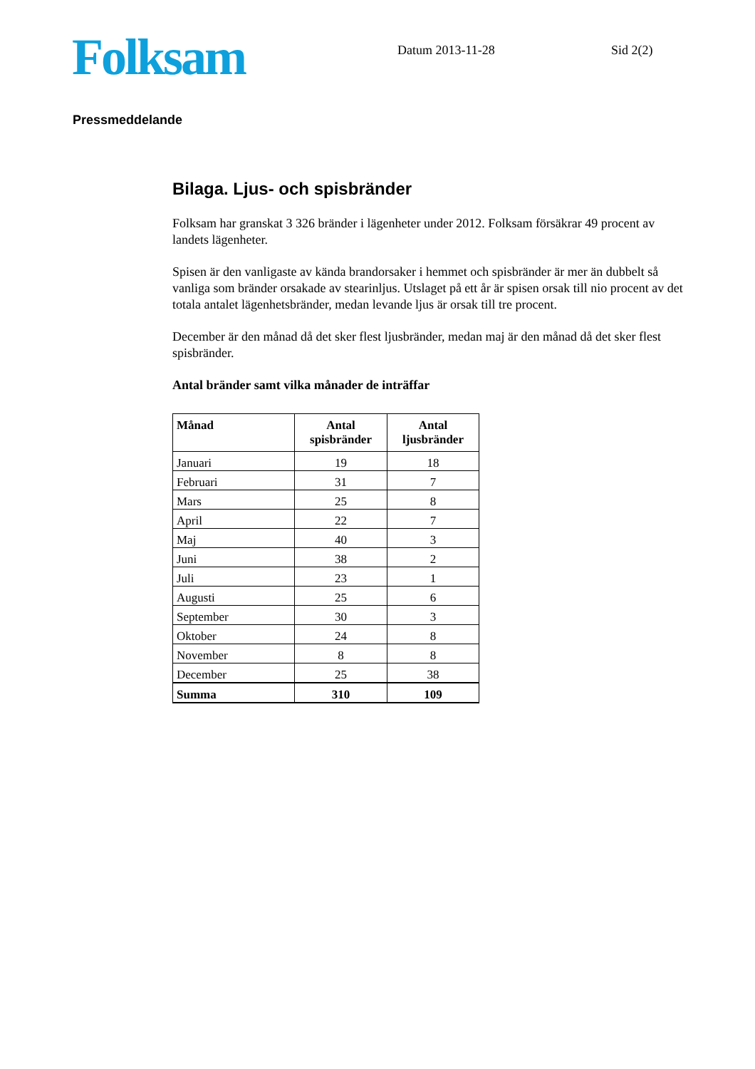Folksam
Datum 2013-11-28 Sid 2(2)
Pressmeddelande
Bilaga. Ljus- och spisbränder
Folksam har granskat 3 326 bränder i lägenheter under 2012. Folksam försäkrar 49 procent av landets lägenheter.
Spisen är den vanligaste av kända brandorsaker i hemmet och spisbränder är mer än dubbelt så vanliga som bränder orsakade av stearinljus. Utslaget på ett år är spisen orsak till nio procent av det totala antalet lägenhetsbränder, medan levande ljus är orsak till tre procent.
December är den månad då det sker flest ljusbränder, medan maj är den månad då det sker flest spisbränder.
Antal bränder samt vilka månader de inträffar
| Månad | Antal spisbränder | Antal ljusbränder |
| --- | --- | --- |
| Januari | 19 | 18 |
| Februari | 31 | 7 |
| Mars | 25 | 8 |
| April | 22 | 7 |
| Maj | 40 | 3 |
| Juni | 38 | 2 |
| Juli | 23 | 1 |
| Augusti | 25 | 6 |
| September | 30 | 3 |
| Oktober | 24 | 8 |
| November | 8 | 8 |
| December | 25 | 38 |
| Summa | 310 | 109 |